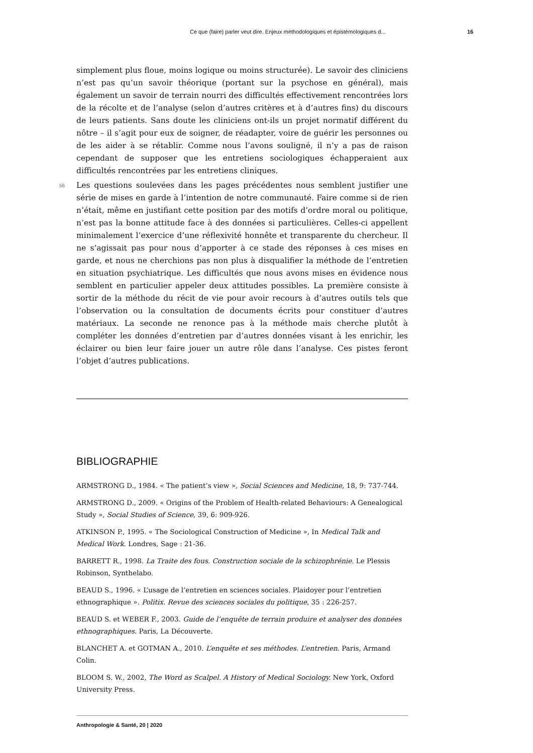Ce que (faire) parler veut dire. Enjeux méthodologiques et épistémologiques d... 16
simplement plus floue, moins logique ou moins structurée). Le savoir des cliniciens n’est pas qu’un savoir théorique (portant sur la psychose en général), mais également un savoir de terrain nourri des difficultés effectivement rencontrées lors de la récolte et de l’analyse (selon d’autres critères et à d’autres fins) du discours de leurs patients. Sans doute les cliniciens ont-ils un projet normatif différent du nôtre – il s’agit pour eux de soigner, de réadapter, voire de guérir les personnes ou de les aider à se rétablir. Comme nous l’avons souligné, il n’y a pas de raison cependant de supposer que les entretiens sociologiques échapperaient aux difficultés rencontrées par les entretiens cliniques.
56 Les questions soulevées dans les pages précédentes nous semblent justifier une série de mises en garde à l’intention de notre communauté. Faire comme si de rien n’était, même en justifiant cette position par des motifs d’ordre moral ou politique, n’est pas la bonne attitude face à des données si particulières. Celles-ci appellent minimalement l’exercice d’une réflexivité honnête et transparente du chercheur. Il ne s’agissait pas pour nous d’apporter à ce stade des réponses à ces mises en garde, et nous ne cherchions pas non plus à disqualifier la méthode de l’entretien en situation psychiatrique. Les difficultés que nous avons mises en évidence nous semblent en particulier appeler deux attitudes possibles. La première consiste à sortir de la méthode du récit de vie pour avoir recours à d’autres outils tels que l’observation ou la consultation de documents écrits pour constituer d’autres matériaux. La seconde ne renonce pas à la méthode mais cherche plutôt à compléter les données d’entretien par d’autres données visant à les enrichir, les éclairer ou bien leur faire jouer un autre rôle dans l’analyse. Ces pistes feront l’objet d’autres publications.
BIBLIOGRAPHIE
ARMSTRONG D., 1984. « The patient’s view », Social Sciences and Medicine, 18, 9: 737-744.
ARMSTRONG D., 2009. « Origins of the Problem of Health-related Behaviours: A Genealogical Study », Social Studies of Science, 39, 6: 909-926.
ATKINSON P., 1995. « The Sociological Construction of Medicine », In Medical Talk and Medical Work. Londres, Sage : 21-36.
BARRETT R., 1998. La Traite des fous. Construction sociale de la schizophrénie. Le Plessis Robinson, Synthelabo.
BEAUD S., 1996. « L’usage de l’entretien en sciences sociales. Plaidoyer pour l’entretien ethnographique ». Politix. Revue des sciences sociales du politique, 35 : 226-257.
BEAUD S. et WEBER F., 2003. Guide de l’enquête de terrain produire et analyser des données ethnographiques. Paris, La Découverte.
BLANCHET A. et GOTMAN A., 2010. L’enquête et ses méthodes. L’entretien. Paris, Armand Colin.
BLOOM S. W., 2002, The Word as Scalpel. A History of Medical Sociology. New York, Oxford University Press.
Anthropologie & Santé, 20 | 2020